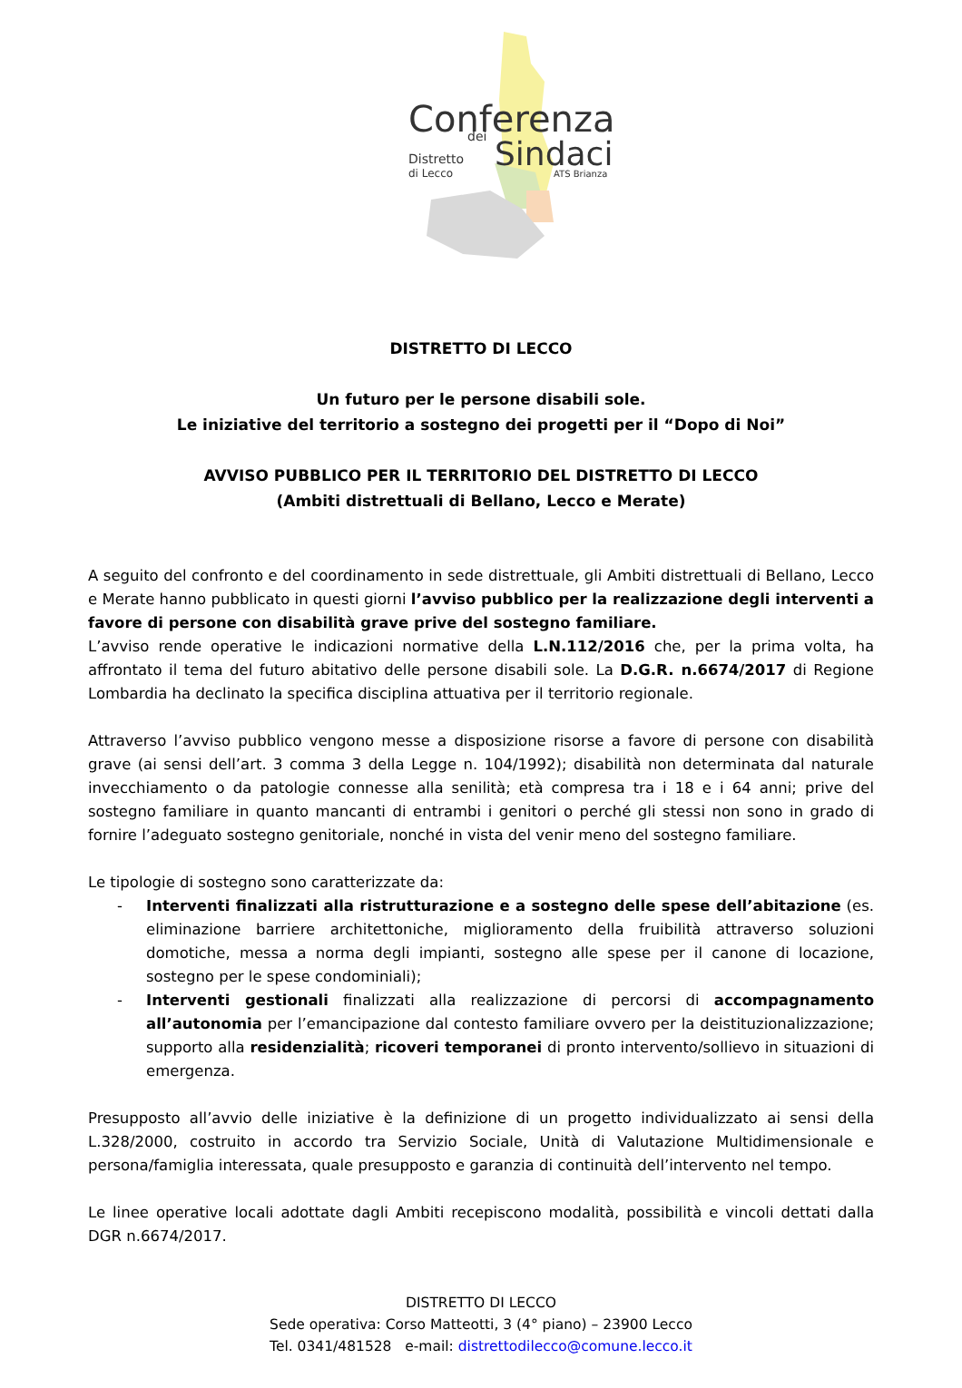Conferenza
dei
Sindaci
Distretto
di Lecco
ATS Brianza
DISTRETTO DI LECCO
Un futuro per le persone disabili sole.
Le iniziative del territorio a sostegno dei progetti per il “Dopo di Noi”
AVVISO PUBBLICO PER IL TERRITORIO DEL DISTRETTO DI LECCO
(Ambiti distrettuali di Bellano, Lecco e Merate)
A seguito del confronto e del coordinamento in sede distrettuale, gli Ambiti distrettuali di Bellano, Lecco e Merate hanno pubblicato in questi giorni l’avviso pubblico per la realizzazione degli interventi a favore di persone con disabilità grave prive del sostegno familiare.
L’avviso rende operative le indicazioni normative della L.N.112/2016 che, per la prima volta, ha affrontato il tema del futuro abitativo delle persone disabili sole. La D.G.R. n.6674/2017 di Regione Lombardia ha declinato la specifica disciplina attuativa per il territorio regionale.
Attraverso l’avviso pubblico vengono messe a disposizione risorse a favore di persone con disabilità grave (ai sensi dell’art. 3 comma 3 della Legge n. 104/1992); disabilità non determinata dal naturale invecchiamento o da patologie connesse alla senilità; età compresa tra i 18 e i 64 anni; prive del sostegno familiare in quanto mancanti di entrambi i genitori o perché gli stessi non sono in grado di fornire l’adeguato sostegno genitoriale, nonché in vista del venir meno del sostegno familiare.
Le tipologie di sostegno sono caratterizzate da:
- Interventi finalizzati alla ristrutturazione e a sostegno delle spese dell’abitazione (es. eliminazione barriere architettoniche, miglioramento della fruibilità attraverso soluzioni domotiche, messa a norma degli impianti, sostegno alle spese per il canone di locazione, sostegno per le spese condominiali);
- Interventi gestionali finalizzati alla realizzazione di percorsi di accompagnamento all’autonomia per l’emancipazione dal contesto familiare ovvero per la deistituzionalizzazione; supporto alla residenzialità; ricoveri temporanei di pronto intervento/sollievo in situazioni di emergenza.
Presupposto all’avvio delle iniziative è la definizione di un progetto individualizzato ai sensi della L.328/2000, costruito in accordo tra Servizio Sociale, Unità di Valutazione Multidimensionale e persona/famiglia interessata, quale presupposto e garanzia di continuità dell’intervento nel tempo.
Le linee operative locali adottate dagli Ambiti recepiscono modalità, possibilità e vincoli dettati dalla DGR n.6674/2017.
DISTRETTO DI LECCO
Sede operativa: Corso Matteotti, 3 (4° piano) – 23900 Lecco
Tel. 0341/481528 e-mail: distrettodilecco@comune.lecco.it